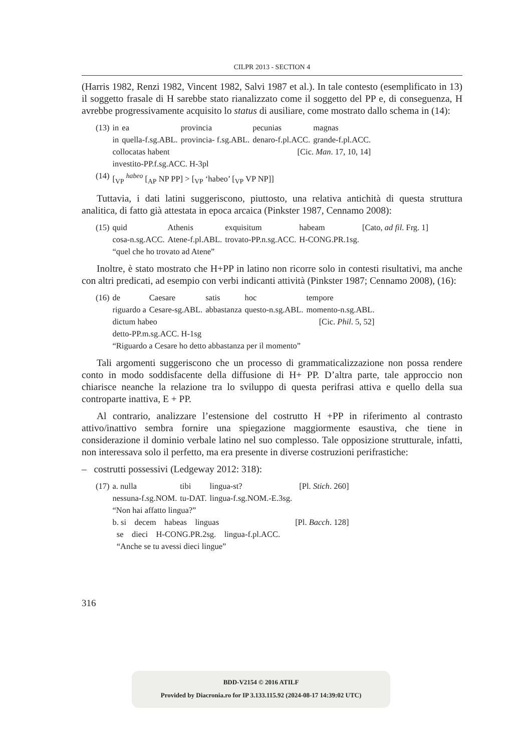CILPR 2013 - SECTION 4
(Harris 1982, Renzi 1982, Vincent 1982, Salvi 1987 et al.). In tale contesto (esemplificato in 13) il soggetto frasale di H sarebbe stato rianalizzato come il soggetto del PP e, di conseguenza, H avrebbe progressivamente acquisito lo status di ausiliare, come mostrato dallo schema in (14):
| (13) | in | ea | provincia | pecunias | magnas |
| | in | quella-f.sg.ABL. | provincia- f.sg.ABL. | denaro-f.pl.ACC. | grande-f.pl.ACC. |
| | collocatas habent | | | [Cic. Man . 17, 10, 14] | |
| | investito-PP.f.sg.ACC. H-3pl | | | | |
| (14) | [<sub>VP</sub> <sup>habeo</sup> [<sub>AP</sub> NP PP] > [<sub>VP</sub> ‘habeo’ [<sub>VP</sub> VP NP]] | | | | |
Tuttavia, i dati latini suggeriscono, piuttosto, una relativa antichità di questa struttura analitica, di fatto già attestata in epoca arcaica (Pinkster 1987, Cennamo 2008):
| (15) | quid | Athenis | exquisitum | habeam | [Cato, ad fil . Frg. 1] |
| | cosa-n.sg.ACC. | Atene-f.pl.ABL. | trovato-PP.n.sg.ACC. | H-CONG.PR.1sg. | |
| | “quel che ho trovato ad Atene” | | | | |
Inoltre, è stato mostrato che H+PP in latino non ricorre solo in contesti risultativi, ma anche con altri predicati, ad esempio con verbi indicanti attività (Pinkster 1987; Cennamo 2008), (16):
| (16) | de | Caesare | satis | hoc | tempore |
| | riguardo a | Cesare-sg.ABL. | abbastanza | questo-n.sg.ABL. | momento-n.sg.ABL. |
| | dictum habeo | | | | [Cic. Phil . 5, 52] |
| | detto-PP.m.sg.ACC. H-1sg | | | | |
| | “Riguardo a Cesare ho detto abbastanza per il momento” | | | | |
Tali argomenti suggeriscono che un processo di grammaticalizzazione non possa rendere conto in modo soddisfacente della diffusione di H+ PP. D’altra parte, tale approccio non chiarisce neanche la relazione tra lo sviluppo di questa perifrasi attiva e quello della sua controparte inattiva, E + PP.
Al contrario, analizzare l’estensione del costrutto H +PP in riferimento al contrasto attivo/inattivo sembra fornire una spiegazione maggiormente esaustiva, che tiene in considerazione il dominio verbale latino nel suo complesso. Tale opposizione strutturale, infatti, non interessava solo il perfetto, ma era presente in diverse costruzioni perifrastiche:
– costrutti possessivi (Ledgeway 2012: 318):
| (17) | a. nulla | tibi | lingua-st? | [Pl. Stich . 260] |
| | nessuna-f.sg.NOM. | tu-DAT. | lingua-f.sg.NOM.-E.3sg. | |
| | “Non hai affatto lingua?” | | | |
| | b. si decem habeas linguas | | | [Pl. Bacch . 128] |
| | se dieci H-CONG.PR.2sg. lingua-f.pl.ACC. | | | |
| | “Anche se tu avessi dieci lingue” | | | |
316
BDD-V2154 © 2016 ATILF
Provided by Diacronia.ro for IP 3.133.115.92 (2024-08-17 14:39:02 UTC)